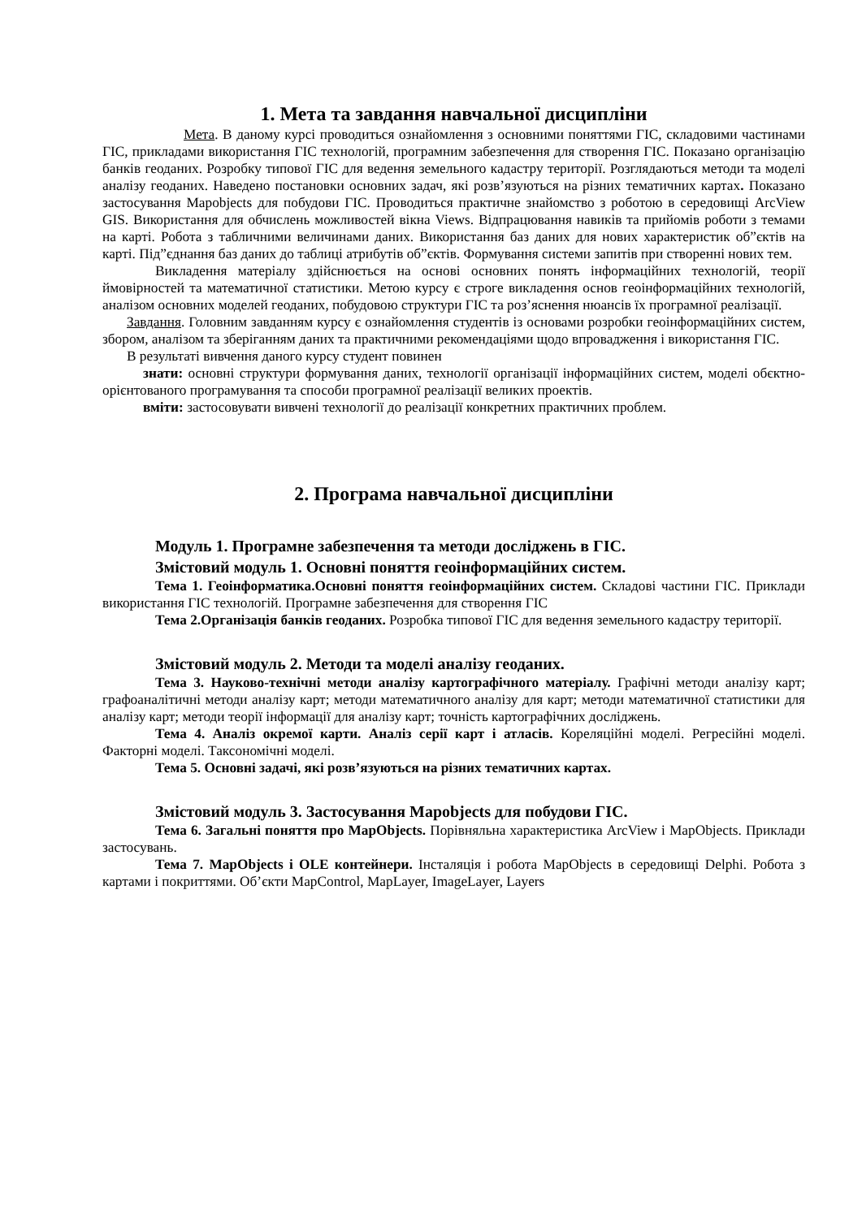1. Мета та завдання навчальної дисципліни
Мета. В даному курсі проводиться ознайомлення з основними поняттями ГІС, складовими частинами ГІС, прикладами використання ГІС технологій, програмним забезпечення для створення ГІС. Показано організацію банків геоданих. Розробку типової ГІС для ведення земельного кадастру території. Розглядаються методи та моделі аналізу геоданих. Наведено постановки основних задач, які розв’язуються на різних тематичних картах. Показано застосування Mapobjects для побудови ГІС. Проводиться практичне знайомство з роботою в середовищі ArcView GIS. Використання для обчислень можливостей вікна Views. Відпрацювання навиків та прийомів роботи з темами на карті. Робота з табличними величинами даних. Використання баз даних для нових характеристик об”єктів на карті. Під”єднання баз даних до таблиці атрибутів об”єктів. Формування системи запитів при створенні нових тем.
Викладення матеріалу здійснюється на основі основних понять інформаційних технологій, теорії ймовірностей та математичної статистики. Метою курсу є строге викладення основ геоінформаційних технологій, аналізом основних моделей геоданих, побудовою структури ГІС та роз’яснення нюансів їх програмної реалізації.
Завдання. Головним завданням курсу є ознайомлення студентів із основами розробки геоінформаційних систем, збором, аналізом та зберіганням даних та практичними рекомендаціями щодо впровадження і використання ГІС.
В результаті вивчення даного курсу студент повинен
знати: основні структури формування даних, технології організації інформаційних систем, моделі обєктно-орієнтованого програмування та способи програмної реалізації великих проектів.
вміти: застосовувати вивчені технології до реалізації конкретних практичних проблем.
2. Програма навчальної дисципліни
Модуль 1. Програмне забезпечення та методи досліджень в ГІС.
Змістовий модуль 1. Основні поняття геоінформаційних систем.
Тема 1. Геоінформатика.Основні поняття геоінформаційних систем. Складові частини ГІС. Приклади використання ГІС технологій. Програмне забезпечення для створення ГІС
Тема 2.Організація банків геоданих. Розробка типової ГІС для ведення земельного кадастру території.
Змістовий модуль 2. Методи та моделі аналізу геоданих.
Тема 3. Науково-технічні методи аналізу картографічного матеріалу. Графічні методи аналізу карт; графоаналітичні методи аналізу карт; методи математичного аналізу для карт; методи математичної статистики для аналізу карт; методи теорії інформації для аналізу карт; точність картографічних досліджень.
Тема 4. Аналіз окремої карти. Аналіз серії карт і атласів. Кореляційні моделі. Регресійні моделі. Факторні моделі. Таксономічні моделі.
Тема 5. Основні задачі, які розв’язуються на різних тематичних картах.
Змістовий модуль 3. Застосування Mapobjects для побудови ГІС.
Тема 6. Загальні поняття про MapObjects. Порівняльна характеристика ArcView і MapObjects. Приклади застосувань.
Тема 7. MapObjects і OLE контейнери. Інсталяція і робота MapObjects в середовищі Delphi. Робота з картами і покриттями. Об’єкти MapControl, MapLayer, ImageLayer, Layers